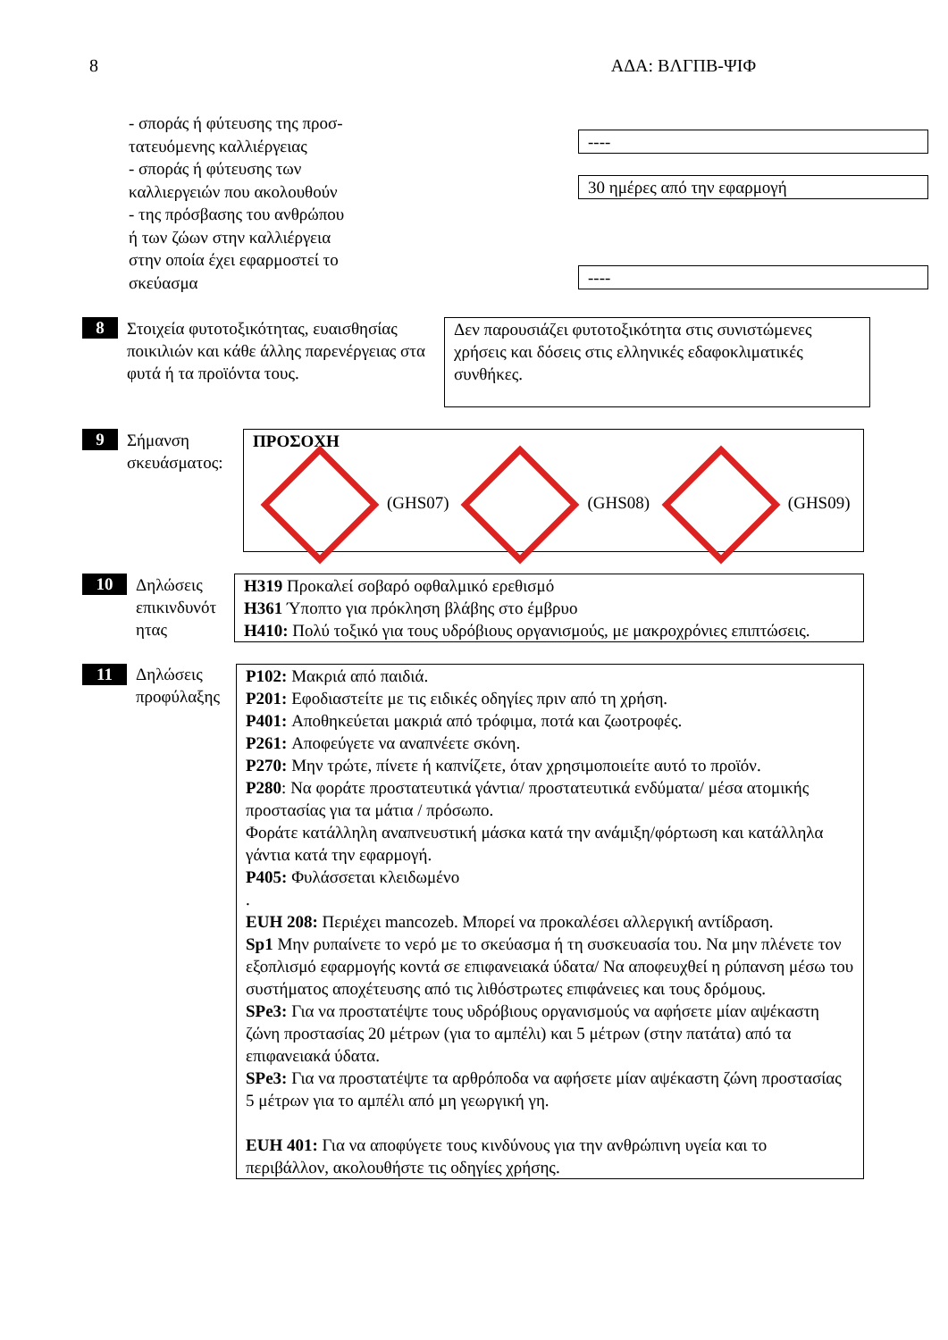8 ΑΔΑ: ΒΛΓΠΒ-ΨΙΦ
- σποράς ή φύτευσης της προσ-
τατευόμενης καλλιέργειας
- σποράς ή φύτευσης των
καλλιεργειών που ακολουθούν
- της πρόσβασης του ανθρώπου
ή των ζώων στην καλλιέργεια
στην οποία έχει εφαρμοστεί το
σκεύασμα
----
30 ημέρες από την εφαρμογή
----
8
Στοιχεία φυτοτοξικότητας, ευαισθησίας ποικιλιών και κάθε άλλης παρενέργειας στα φυτά ή τα προϊόντα τους.
Δεν παρουσιάζει φυτοτοξικότητα στις συνιστώμενες χρήσεις και δόσεις στις ελληνικές εδαφοκλιματικές συνθήκες.
9
Σήμανση σκευάσματος:
ΠΡΟΣΟΧΗ
(GHS07) (GHS08) (GHS09)
10
Δηλώσεις επικινδυνότ ητας
H319 Προκαλεί σοβαρό οφθαλμικό ερεθισμό
H361 Ύποπτο για πρόκληση βλάβης στο έμβρυο
H410: Πολύ τοξικό για τους υδρόβιους οργανισμούς, με μακροχρόνιες επιπτώσεις.
11
Δηλώσεις προφύλαξης
P102: Μακριά από παιδιά.
P201: Εφοδιαστείτε με τις ειδικές οδηγίες πριν από τη χρήση.
P401: Αποθηκεύεται μακριά από τρόφιμα, ποτά και ζωοτροφές.
P261: Αποφεύγετε να αναπνέετε σκόνη.
P270: Μην τρώτε, πίνετε ή καπνίζετε, όταν χρησιμοποιείτε αυτό το προϊόν.
P280: Να φοράτε προστατευτικά γάντια/ προστατευτικά ενδύματα/ μέσα ατομικής προστασίας για τα μάτια / πρόσωπο.
Φοράτε κατάλληλη αναπνευστική μάσκα κατά την ανάμιξη/φόρτωση και κατάλληλα γάντια κατά την εφαρμογή.
P405: Φυλάσσεται κλειδωμένο
.
EUH 208: Περιέχει mancozeb. Μπορεί να προκαλέσει αλλεργική αντίδραση.
Sp1 Μην ρυπαίνετε το νερό με το σκεύασμα ή τη συσκευασία του. Να μην πλένετε τον εξοπλισμό εφαρμογής κοντά σε επιφανειακά ύδατα/ Να αποφευχθεί η ρύπανση μέσω του συστήματος αποχέτευσης από τις λιθόστρωτες επιφάνειες και τους δρόμους.
SPe3: Για να προστατέψτε τους υδρόβιους οργανισμούς να αφήσετε μίαν αψέκαστη ζώνη προστασίας 20 μέτρων (για το αμπέλι) και 5 μέτρων (στην πατάτα) από τα επιφανειακά ύδατα.
SPe3: Για να προστατέψτε τα αρθρόποδα να αφήσετε μίαν αψέκαστη ζώνη προστασίας 5 μέτρων για το αμπέλι από μη γεωργική γη.
EUH 401: Για να αποφύγετε τους κινδύνους για την ανθρώπινη υγεία και το περιβάλλον, ακολουθήστε τις οδηγίες χρήσης.